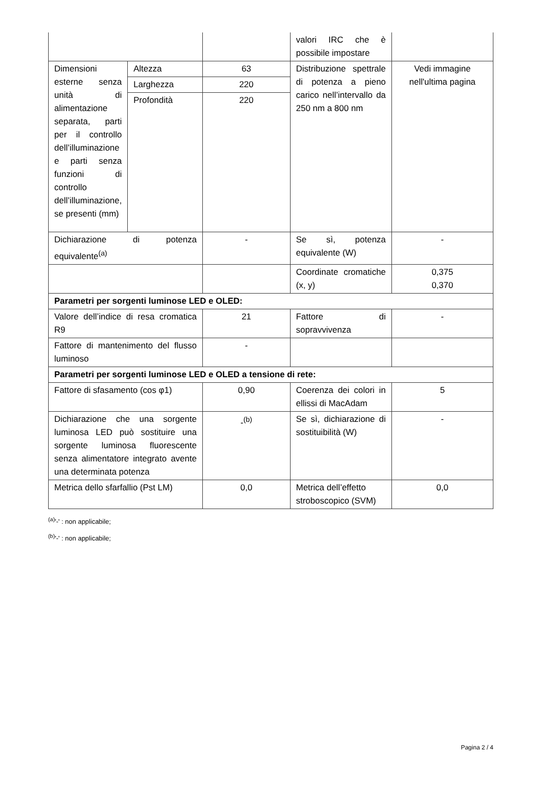| | | | valori IRC che è possibile impostare | |
| Dimensioni esterne senza unità di alimentazione separata, parti per il controllo dell’illuminazione e parti senza funzioni di controllo dell’illuminazione, se presenti (mm) | Altezza | 63 | Distribuzione spettrale di potenza a pieno carico nell’intervallo da 250 nm a 800 nm | Vedi immagine nell'ultima pagina |
| | Larghezza | 220 | | |
| | Profondità | 220 | | |
| Dichiarazione di potenza equivalente<sup>(a)</sup> | | - | Se sì, potenza equivalente (W) | - |
| | | | Coordinate cromatiche (x, y) | 0,375 0,370 |
| Parametri per sorgenti luminose LED e OLED: | | | | |
| Valore dell’indice di resa cromatica R9 | | 21 | Fattore di sopravvivenza | - |
| Fattore di mantenimento del flusso luminoso | | - | | |
| Parametri per sorgenti luminose LED e OLED a tensione di rete: | | | | |
| Fattore di sfasamento (cos φ1) | | 0,90 | Coerenza dei colori in ellissi di MacAdam | 5 |
| Dichiarazione che una sorgente luminosa LED può sostituire una sorgente luminosa fluorescente senza alimentatore integrato avente una determinata potenza | | -<sup>(b)</sup> | Se sì, dichiarazione di sostituibilità (W) | - |
| Metrica dello sfarfallio (Pst LM) | | 0,0 | Metrica dell’effetto stroboscopico (SVM) | 0,0 |
<sup>(a)</sup> '-' : non applicabile;
<sup>(b)</sup> '-' : non applicabile;
Pagina 2 / 4